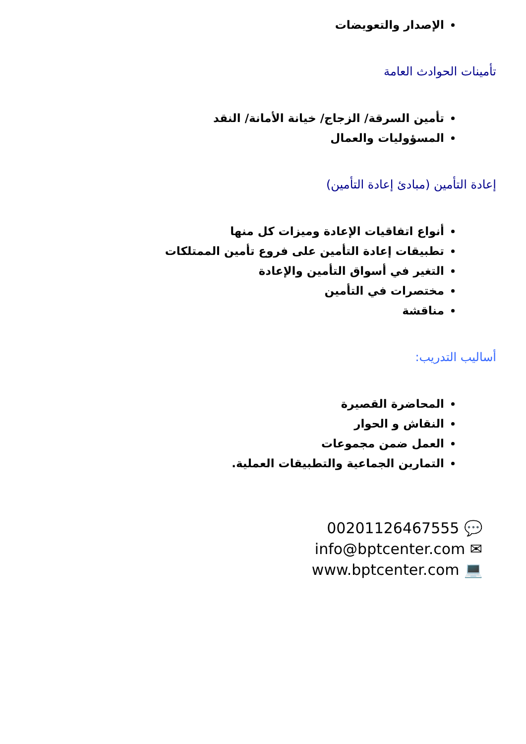الإصدار والتعويضات
تأمينات الحوادث العامة
تأمين السرقة/ الزجاج/ خيانة الأمانة/ النقد
المسؤوليات والعمال
إعادة التأمين (مبادئ إعادة التأمين)
أنواع اتفاقيات الإعادة وميزات كل منها
تطبيقات إعادة التأمين على فروع تأمين الممتلكات
التغير في أسواق التأمين والإعادة
مختصرات في التأمين
مناقشة
أساليب التدريب:
المحاضرة القصيرة
النقاش و الحوار
العمل ضمن مجموعات
التمارين الجماعية والتطبيقات العملية.
00201126467555 💬
info@bptcenter.com ✉
www.bptcenter.com 💻